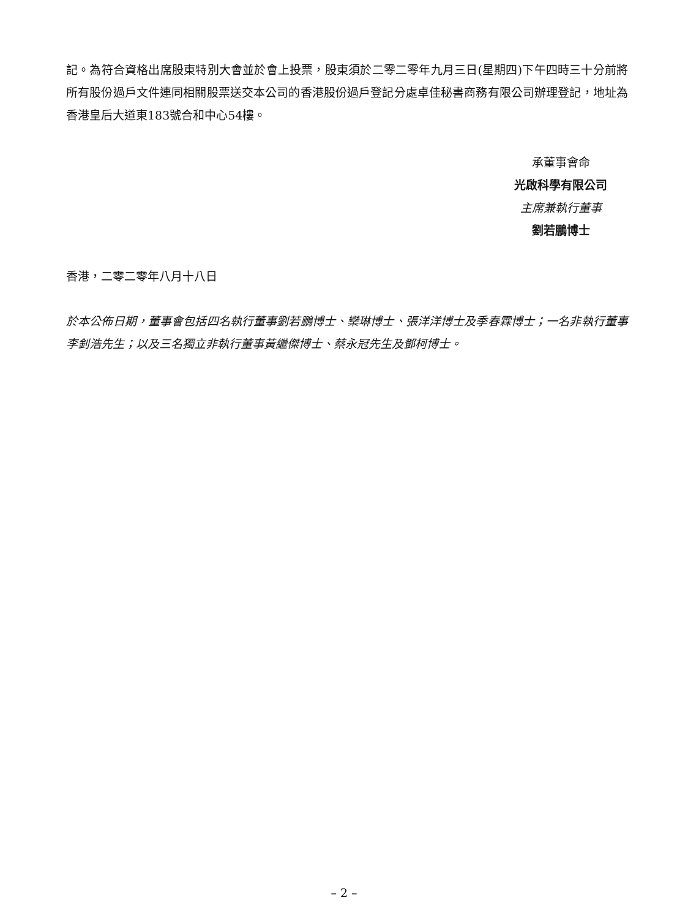記。為符合資格出席股東特別大會並於會上投票，股東須於二零二零年九月三日(星期四)下午四時三十分前將所有股份過戶文件連同相關股票送交本公司的香港股份過戶登記分處卓佳秘書商務有限公司辦理登記，地址為香港皇后大道東183號合和中心54樓。
承董事會命
光啟科學有限公司
主席兼執行董事
劉若鵬博士
香港，二零二零年八月十八日
於本公佈日期，董事會包括四名執行董事劉若鵬博士、欒琳博士、張洋洋博士及季春霖博士；一名非執行董事李釗浩先生；以及三名獨立非執行董事黃繼傑博士、蔡永冠先生及鄧柯博士。
– 2 –